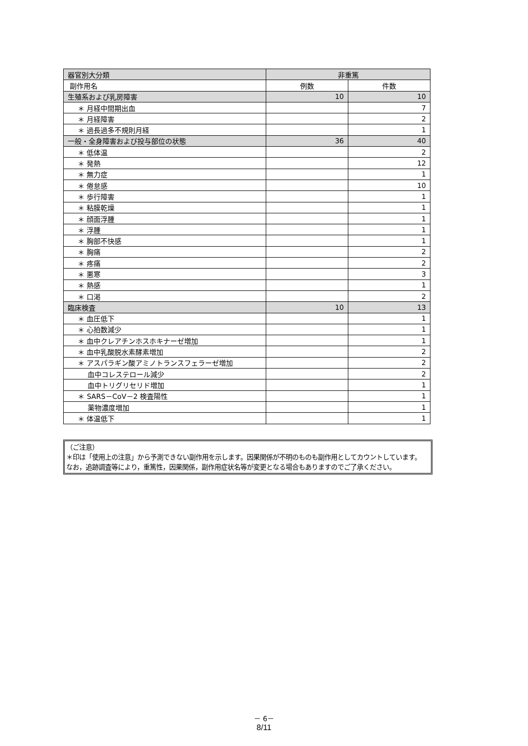| 器官別大分類 | 非重篤 | |
| --- | --- | --- |
| 副作用名 | 例数 | 件数 |
| 生殖系および乳房障害 | 10 | 10 |
| ＊ 月経中間期出血 | | 7 |
| ＊ 月経障害 | | 2 |
| ＊ 過長過多不規則月経 | | 1 |
| 一般・全身障害および投与部位の状態 | 36 | 40 |
| ＊ 低体温 | | 2 |
| ＊ 発熱 | | 12 |
| ＊ 無力症 | | 1 |
| ＊ 倦怠感 | | 10 |
| ＊ 歩行障害 | | 1 |
| ＊ 粘膜乾燥 | | 1 |
| ＊ 顔面浮腫 | | 1 |
| ＊ 浮腫 | | 1 |
| ＊ 胸部不快感 | | 1 |
| ＊ 胸痛 | | 2 |
| ＊ 疼痛 | | 2 |
| ＊ 悪寒 | | 3 |
| ＊ 熱感 | | 1 |
| ＊ 口渇 | | 2 |
| 臨床検査 | 10 | 13 |
| ＊ 血圧低下 | | 1 |
| ＊ 心拍数減少 | | 1 |
| ＊ 血中クレアチンホスホキナーゼ増加 | | 1 |
| ＊ 血中乳酸脱水素酵素増加 | | 2 |
| ＊ アスパラギン酸アミノトランスフェラーゼ増加 | | 2 |
| 血中コレステロール減少 | | 2 |
| 血中トリグリセリド増加 | | 1 |
| ＊ SARS－CoV－2 検査陽性 | | 1 |
| 薬物濃度増加 | | 1 |
| ＊ 体温低下 | | 1 |
（ご注意）
＊印は「使用上の注意」から予測できない副作用を示します。因果関係が不明のものも副作用としてカウントしています。
なお，追跡調査等により，重篤性，因果関係，副作用症状名等が変更となる場合もありますのでご了承ください。
－ 6－
8/11